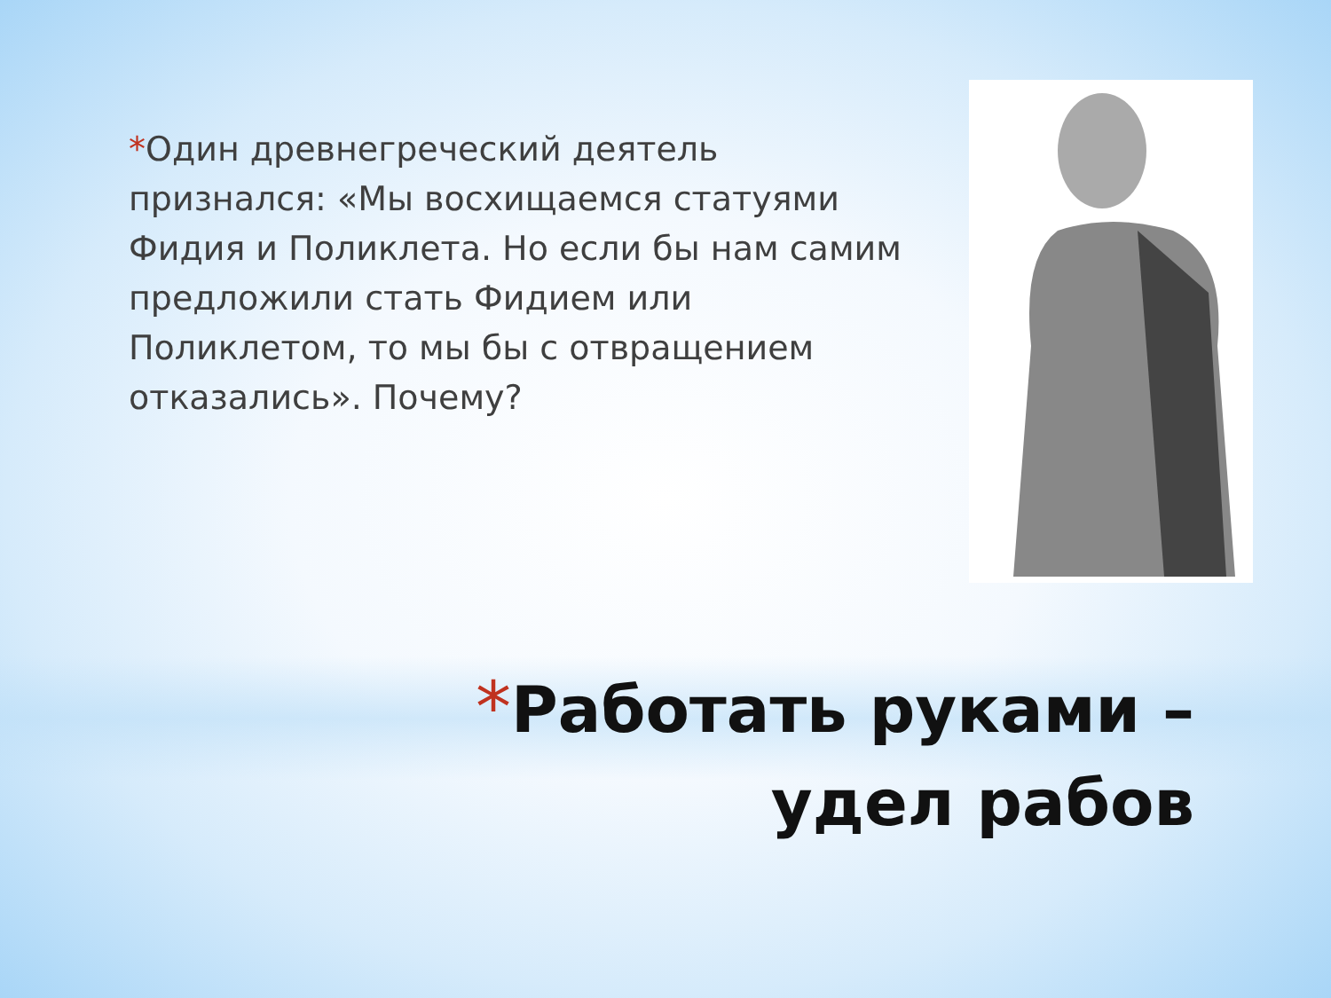*Один древнегреческий деятель признался: «Мы восхищаемся статуями Фидия и Поликлета. Но если бы нам самим предложили стать Фидием или Поликлетом, то мы бы с отвращением отказались». Почему?
*Работать руками – удел рабов